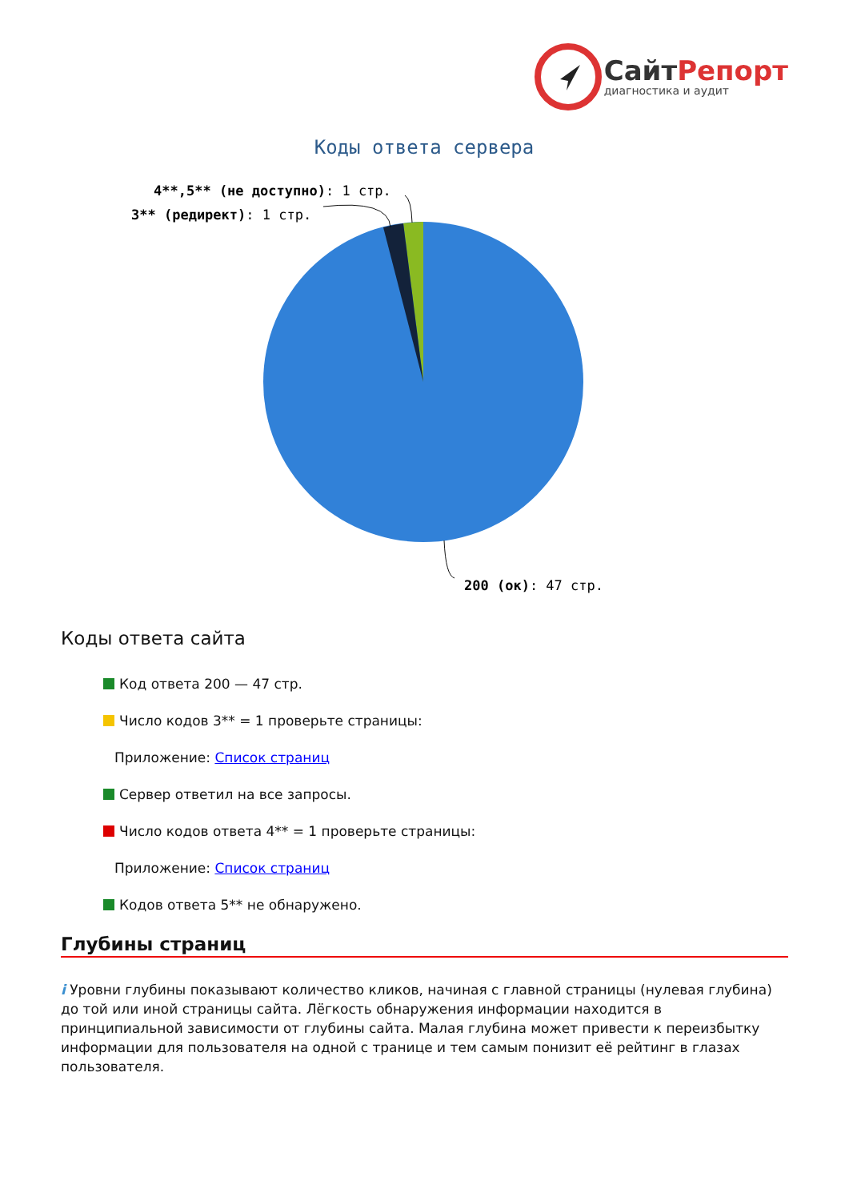СайтРепорт
диагностика и аудит
Коды ответа сервера
4**,5** (не доступно): 1 стр.
3** (редирект): 1 стр.
200 (ок): 47 стр.
Коды ответа сайта
Код ответа 200 — 47 стр.
Число кодов 3** = 1 проверьте страницы:
Приложение: Список страниц
Сервер ответил на все запросы.
Число кодов ответа 4** = 1 проверьте страницы:
Приложение: Список страниц
Кодов ответа 5** не обнаружено.
Глубины страниц
i Уровни глубины показывают количество кликов, начиная с главной страницы (нулевая глубина) до той или иной страницы сайта. Лёгкость обнаружения информации находится в принципиальной зависимости от глубины сайта. Малая глубина может привести к переизбытку информации для пользователя на одной с транице и тем самым понизит её рейтинг в глазах пользователя.